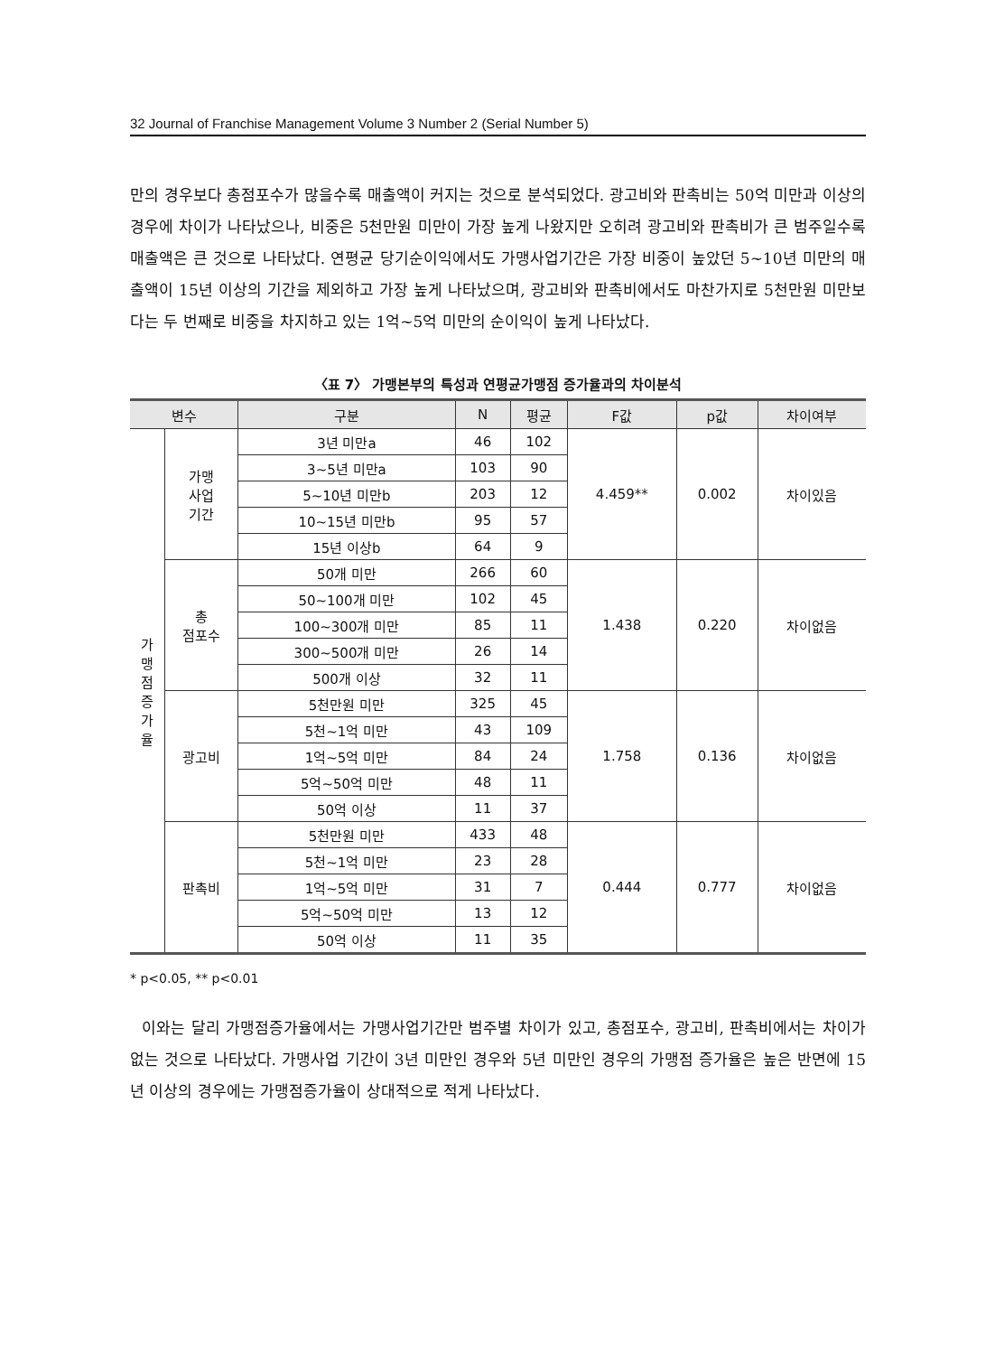32 Journal of Franchise Management Volume 3 Number 2 (Serial Number 5)
만의 경우보다 총점포수가 많을수록 매출액이 커지는 것으로 분석되었다. 광고비와 판촉비는 50억 미만과 이상의 경우에 차이가 나타났으나, 비중은 5천만원 미만이 가장 높게 나왔지만 오히려 광고비와 판촉비가 큰 범주일수록 매출액은 큰 것으로 나타났다. 연평균 당기순이익에서도 가맹사업기간은 가장 비중이 높았던 5~10년 미만의 매출액이 15년 이상의 기간을 제외하고 가장 높게 나타났으며, 광고비와 판촉비에서도 마찬가지로 5천만원 미만보다는 두 번째로 비중을 차지하고 있는 1억~5억 미만의 순이익이 높게 나타났다.
〈표 7〉 가맹본부의 특성과 연평균가맹점 증가율과의 차이분석
| 변수 | | 구분 | N | 평균 | F값 | p값 | 차이여부 |
| --- | --- | --- | --- | --- | --- | --- | --- |
| 가 맹 점 증 가 율 | 가맹 사업 기간 | 3년 미만a | 46 | 102 | 4.459** | 0.002 | 차이있음 |
| | | 3~5년 미만a | 103 | 90 | | | |
| | | 5~10년 미만b | 203 | 12 | | | |
| | | 10~15년 미만b | 95 | 57 | | | |
| | | 15년 이상b | 64 | 9 | | | |
| | 총 점포수 | 50개 미만 | 266 | 60 | 1.438 | 0.220 | 차이없음 |
| | | 50~100개 미만 | 102 | 45 | | | |
| | | 100~300개 미만 | 85 | 11 | | | |
| | | 300~500개 미만 | 26 | 14 | | | |
| | | 500개 이상 | 32 | 11 | | | |
| | 광고비 | 5천만원 미만 | 325 | 45 | 1.758 | 0.136 | 차이없음 |
| | | 5천~1억 미만 | 43 | 109 | | | |
| | | 1억~5억 미만 | 84 | 24 | | | |
| | | 5억~50억 미만 | 48 | 11 | | | |
| | | 50억 이상 | 11 | 37 | | | |
| | 판촉비 | 5천만원 미만 | 433 | 48 | 0.444 | 0.777 | 차이없음 |
| | | 5천~1억 미만 | 23 | 28 | | | |
| | | 1억~5억 미만 | 31 | 7 | | | |
| | | 5억~50억 미만 | 13 | 12 | | | |
| | | 50억 이상 | 11 | 35 | | | |
* p<0.05, ** p<0.01
이와는 달리 가맹점증가율에서는 가맹사업기간만 범주별 차이가 있고, 총점포수, 광고비, 판촉비에서는 차이가 없는 것으로 나타났다. 가맹사업 기간이 3년 미만인 경우와 5년 미만인 경우의 가맹점 증가율은 높은 반면에 15년 이상의 경우에는 가맹점증가율이 상대적으로 적게 나타났다.